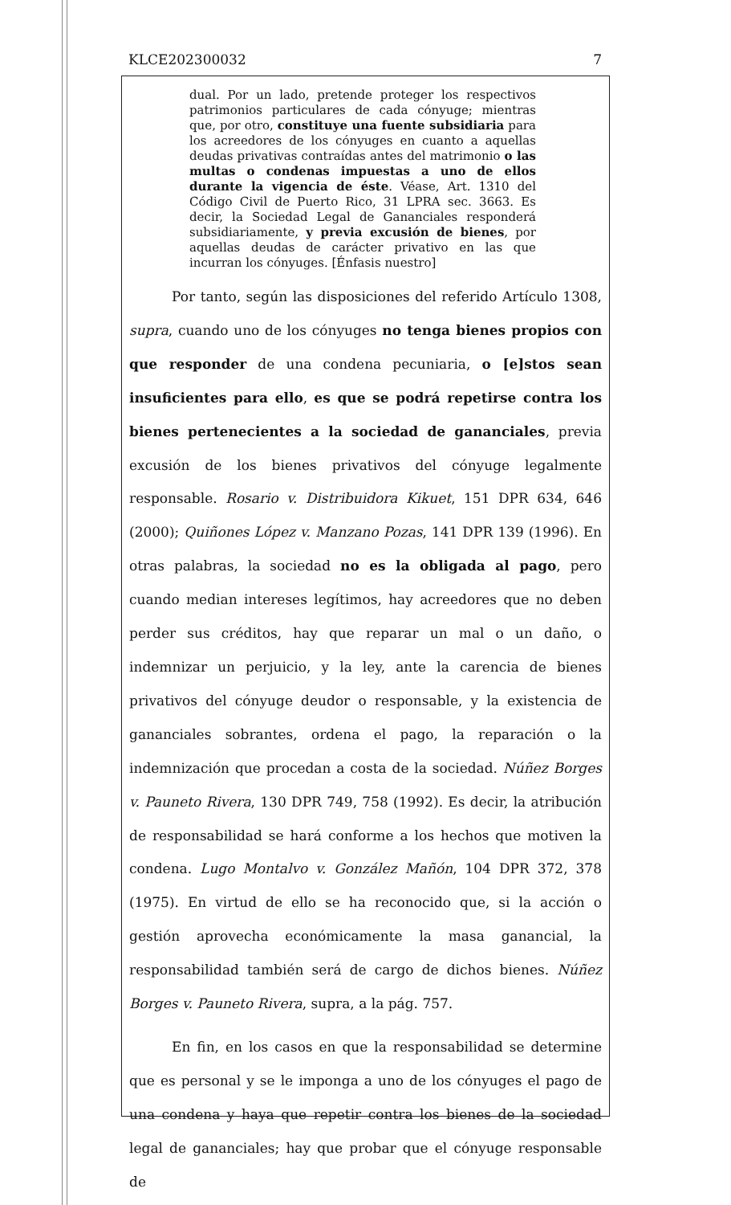KLCE202300032 7
dual. Por un lado, pretende proteger los respectivos patrimonios particulares de cada cónyuge; mientras que, por otro, constituye una fuente subsidiaria para los acreedores de los cónyuges en cuanto a aquellas deudas privativas contraídas antes del matrimonio o las multas o condenas impuestas a uno de ellos durante la vigencia de éste. Véase, Art. 1310 del Código Civil de Puerto Rico, 31 LPRA sec. 3663. Es decir, la Sociedad Legal de Gananciales responderá subsidiariamente, y previa excusión de bienes, por aquellas deudas de carácter privativo en las que incurran los cónyuges. [Énfasis nuestro]
Por tanto, según las disposiciones del referido Artículo 1308, supra, cuando uno de los cónyuges no tenga bienes propios con que responder de una condena pecuniaria, o [e]stos sean insuficientes para ello, es que se podrá repetirse contra los bienes pertenecientes a la sociedad de gananciales, previa excusión de los bienes privativos del cónyuge legalmente responsable. Rosario v. Distribuidora Kikuet, 151 DPR 634, 646 (2000); Quiñones López v. Manzano Pozas, 141 DPR 139 (1996). En otras palabras, la sociedad no es la obligada al pago, pero cuando median intereses legítimos, hay acreedores que no deben perder sus créditos, hay que reparar un mal o un daño, o indemnizar un perjuicio, y la ley, ante la carencia de bienes privativos del cónyuge deudor o responsable, y la existencia de gananciales sobrantes, ordena el pago, la reparación o la indemnización que procedan a costa de la sociedad. Núñez Borges v. Pauneto Rivera, 130 DPR 749, 758 (1992). Es decir, la atribución de responsabilidad se hará conforme a los hechos que motiven la condena. Lugo Montalvo v. González Mañón, 104 DPR 372, 378 (1975). En virtud de ello se ha reconocido que, si la acción o gestión aprovecha económicamente la masa ganancial, la responsabilidad también será de cargo de dichos bienes. Núñez Borges v. Pauneto Rivera, supra, a la pág. 757.
En fin, en los casos en que la responsabilidad se determine que es personal y se le imponga a uno de los cónyuges el pago de una condena y haya que repetir contra los bienes de la sociedad legal de gananciales; hay que probar que el cónyuge responsable de